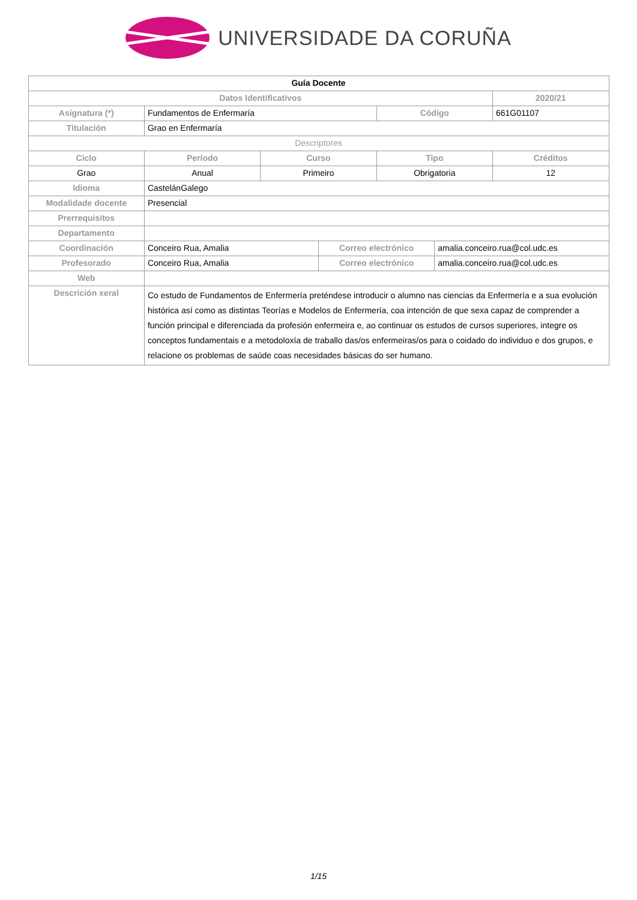UNIVERSIDADE DA CORUÑA
| Guía Docente | | | | | | |
| Datos Identificativos | | | | | | 2020/21 |
| Asignatura (*) | Fundamentos de Enfermaría | | | Código | | 661G01107 |
| Titulación | Grao en Enfermaría | | | | | |
| Descriptores | | | | | | |
| Ciclo | Período | Curso | | Tipo | | Créditos |
| Grao | Anual | Primeiro | | Obrigatoria | | 12 |
| Idioma | CastelánGalego | | | | | |
| Modalidade docente | Presencial | | | | | |
| Prerrequisitos | | | | | | |
| Departamento | | | | | | |
| Coordinación | Conceiro Rua, Amalia | | Correo electrónico | | amalia.conceiro.rua@col.udc.es | |
| Profesorado | Conceiro Rua, Amalia | | Correo electrónico | | amalia.conceiro.rua@col.udc.es | |
| Web | | | | | | |
| Descrición xeral | Co estudo de Fundamentos de Enfermería preténdese introducir o alumno nas ciencias da Enfermería e a sua evolución histórica así como as distintas Teorías e Modelos de Enfermería, coa intención de que sexa capaz de comprender a función principal e diferenciada da profesión enfermeira e, ao continuar os estudos de cursos superiores, integre os conceptos fundamentais e a metodoloxía de traballo das/os enfermeiras/os para o coidado do individuo e dos grupos, e relacione os problemas de saúde coas necesidades básicas do ser humano. | | | | | |
1/15